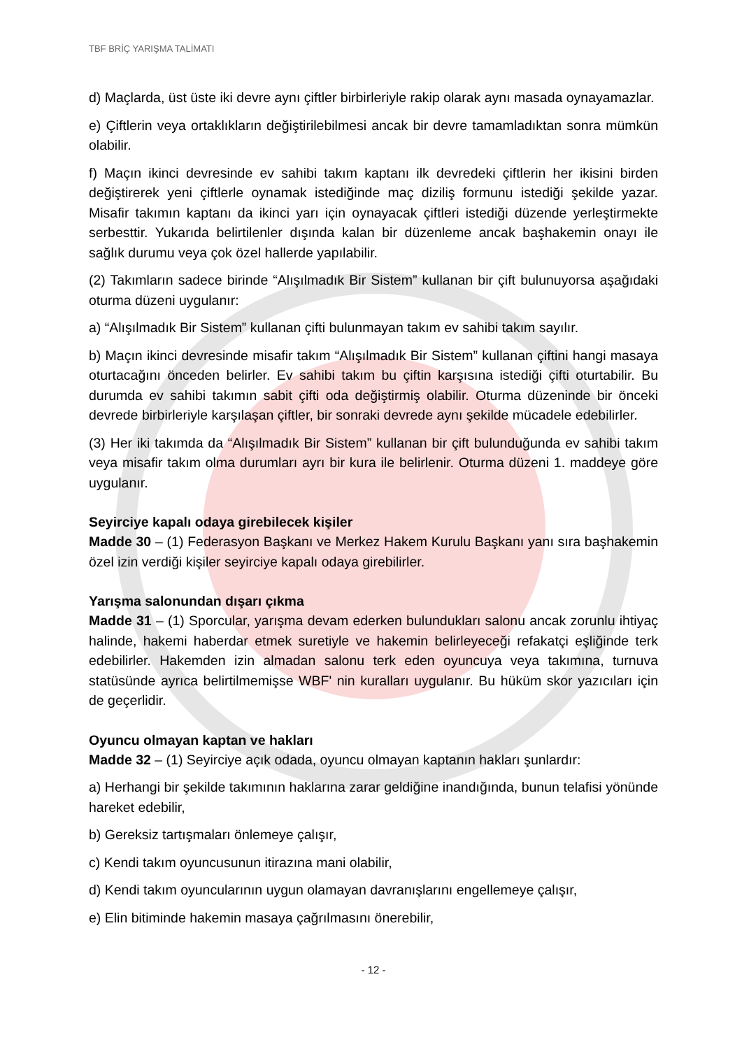TBF BRİÇ YARIŞMA TALİMATI
d) Maçlarda, üst üste iki devre aynı çiftler birbirleriyle rakip olarak aynı masada oynayamazlar.
e) Çiftlerin veya ortaklıkların değiştirilebilmesi ancak bir devre tamamladıktan sonra mümkün olabilir.
f) Maçın ikinci devresinde ev sahibi takım kaptanı ilk devredeki çiftlerin her ikisini birden değiştirerek yeni çiftlerle oynamak istediğinde maç diziliş formunu istediği şekilde yazar. Misafir takımın kaptanı da ikinci yarı için oynayacak çiftleri istediği düzende yerleştirmekte serbesttir. Yukarıda belirtilenler dışında kalan bir düzenleme ancak başhakemin onayı ile sağlık durumu veya çok özel hallerde yapılabilir.
(2) Takımların sadece birinde “Alışılmadık Bir Sistem” kullanan bir çift bulunuyorsa aşağıdaki oturma düzeni uygulanır:
a) “Alışılmadık Bir Sistem” kullanan çifti bulunmayan takım ev sahibi takım sayılır.
b) Maçın ikinci devresinde misafir takım “Alışılmadık Bir Sistem” kullanan çiftini hangi masaya oturtacağını önceden belirler. Ev sahibi takım bu çiftin karşısına istediği çifti oturtabilir. Bu durumda ev sahibi takımın sabit çifti oda değiştirmiş olabilir. Oturma düzeninde bir önceki devrede birbirleriyle karşılaşan çiftler, bir sonraki devrede aynı şekilde mücadele edebilirler.
(3) Her iki takımda da “Alışılmadık Bir Sistem” kullanan bir çift bulunduğunda ev sahibi takım veya misafir takım olma durumları ayrı bir kura ile belirlenir. Oturma düzeni 1. maddeye göre uygulanır.
Seyirciye kapalı odaya girebilecek kişiler
Madde 30 – (1) Federasyon Başkanı ve Merkez Hakem Kurulu Başkanı yanı sıra başhakemin özel izin verdiği kişiler seyirciye kapalı odaya girebilirler.
Yarışma salonundan dışarı çıkma
Madde 31 – (1) Sporcular, yarışma devam ederken bulundukları salonu ancak zorunlu ihtiyaç halinde, hakemi haberdar etmek suretiyle ve hakemin belirleyeceği refakatçi eşliğinde terk edebilirler. Hakemden izin almadan salonu terk eden oyuncuya veya takımına, turnuva statüsünde ayrıca belirtilmemişse WBF' nin kuralları uygulanır. Bu hüküm skor yazıcıları için de geçerlidir.
Oyuncu olmayan kaptan ve hakları
Madde 32 – (1) Seyirciye açık odada, oyuncu olmayan kaptanın hakları şunlardır:
a) Herhangi bir şekilde takımının haklarına zarar geldiğine inandığında, bunun telafisi yönünde hareket edebilir,
b) Gereksiz tartışmaları önlemeye çalışır,
c) Kendi takım oyuncusunun itirazına mani olabilir,
d) Kendi takım oyuncularının uygun olamayan davranışlarını engellemeye çalışır,
e) Elin bitiminde hakemin masaya çağrılmasını önerebilir,
- 12 -